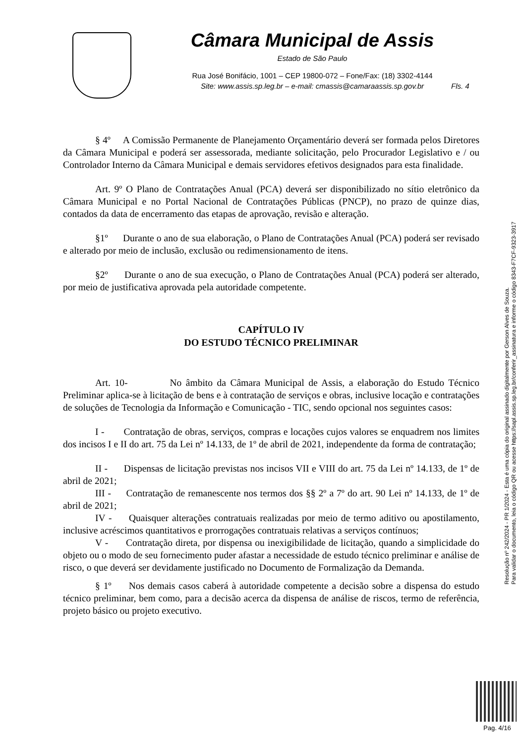Câmara Municipal de Assis
Estado de São Paulo
Rua José Bonifácio, 1001 – CEP 19800-072 – Fone/Fax: (18) 3302-4144
Site: www.assis.sp.leg.br – e-mail: cmassis@camaraassis.sp.gov.br
Fls. 4
§ 4º A Comissão Permanente de Planejamento Orçamentário deverá ser formada pelos Diretores da Câmara Municipal e poderá ser assessorada, mediante solicitação, pelo Procurador Legislativo e / ou Controlador Interno da Câmara Municipal e demais servidores efetivos designados para esta finalidade.
Art. 9º O Plano de Contratações Anual (PCA) deverá ser disponibilizado no sítio eletrônico da Câmara Municipal e no Portal Nacional de Contratações Públicas (PNCP), no prazo de quinze dias, contados da data de encerramento das etapas de aprovação, revisão e alteração.
§1º Durante o ano de sua elaboração, o Plano de Contratações Anual (PCA) poderá ser revisado e alterado por meio de inclusão, exclusão ou redimensionamento de itens.
§2º Durante o ano de sua execução, o Plano de Contratações Anual (PCA) poderá ser alterado, por meio de justificativa aprovada pela autoridade competente.
CAPÍTULO IV
DO ESTUDO TÉCNICO PRELIMINAR
Art. 10- No âmbito da Câmara Municipal de Assis, a elaboração do Estudo Técnico Preliminar aplica-se à licitação de bens e à contratação de serviços e obras, inclusive locação e contratações de soluções de Tecnologia da Informação e Comunicação - TIC, sendo opcional nos seguintes casos:
I - Contratação de obras, serviços, compras e locações cujos valores se enquadrem nos limites dos incisos I e II do art. 75 da Lei nº 14.133, de 1º de abril de 2021, independente da forma de contratação;
II - Dispensas de licitação previstas nos incisos VII e VIII do art. 75 da Lei nº 14.133, de 1º de abril de 2021;
III - Contratação de remanescente nos termos dos §§ 2º a 7º do art. 90 Lei nº 14.133, de 1º de abril de 2021;
IV - Quaisquer alterações contratuais realizadas por meio de termo aditivo ou apostilamento, inclusive acréscimos quantitativos e prorrogações contratuais relativas a serviços contínuos;
V - Contratação direta, por dispensa ou inexigibilidade de licitação, quando a simplicidade do objeto ou o modo de seu fornecimento puder afastar a necessidade de estudo técnico preliminar e análise de risco, o que deverá ser devidamente justificado no Documento de Formalização da Demanda.
§ 1º Nos demais casos caberá à autoridade competente a decisão sobre a dispensa do estudo técnico preliminar, bem como, para a decisão acerca da dispensa de análise de riscos, termo de referência, projeto básico ou projeto executivo.
Resolução nº 242/2024 - PR 1/2024 - Esta é uma cópia do original assinado digitalmente por Gerson Alves de Souza.
Para validar o documento, leia o código QR ou acesse https://sapl.assis.sp.leg.br/conferir_assinatura e informe o código 8343-F7CF-9323-3917
Pag. 4/16